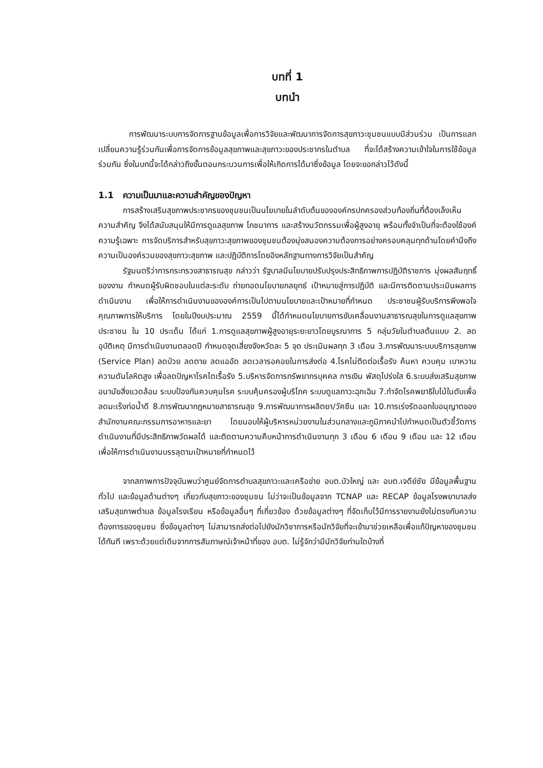บทที่ 1
บทนำ
การพัฒนาระบบการจัดการฐานข้อมูลเพื่อการวิจัยและพัฒนาการจัดการสุขภาวะชุมชนแบบมีส่วนร่วม เป็นการแลกเปลี่ยนความรู้ร่วมกันเพื่อการจัดการข้อมูลสุขภาพและสุขภาวะของประชากรในตำบล ที่จะได้สร้างความเข้าใจในการใช้ข้อมูลร่วมกัน ซึ่งในบทนี้จะได้กล่าวถึงขั้นตอนกระบวนการเพื่อให้เกิดการได้มาซึ่งข้อมูล โดยจะขอกล่าวไว้ดังนี้
1.1 ความเป็นมาและความสำคัญของปัญหา
การสร้างเสริมสุขภาพประชากรของชุมชนเป็นนโยบายในลำดับต้นขององค์กรปกครองส่วนท้องถิ่นที่ต้องเล็งเห็นความสำคัญ จึงได้สนับสนุนให้มีการดูแลสุขภาพ โภชนาการ และสร้างนวัตกรรมเพื่อผู้สูงอายุ พร้อมทั้งจำเป็นที่จะต้องใช้องค์ความรู้เฉพาะ การจัดบริการสำหรับสุขภาวะสุขภาพของชุมชนต้องมุ่งสนองความต้องการอย่างครอบคลุมทุกด้านโดยคำนึงถึงความเป็นองค์รวมของสุขภาวะสุขภาพ และปฏิบัติการโดยอิงหลักฐานทางการวิจัยเป็นสำคัญ
รัฐมนตรีว่าการกระทรวงสาธารณสุข กล่าวว่า รัฐบาลมีนโยบายปรับปรุงประสิทธิภาพการปฏิบัติราชการ มุ่งผลสัมฤทธิ์ของงาน กำหนดผู้รับผิดชอบในแต่ละระดับ ถ่ายทอดนโยบายกลยุทธ์ เป้าหมายสู่การปฏิบัติ และมีการติดตามประเมินผลการดำเนินงาน เพื่อให้การดำเนินงานขององค์การเป็นไปตามนโยบายและเป้าหมายที่กำหนด ประชาชนผู้รับบริการพึงพอใจคุณภาพการให้บริการ โดยในปีงบประมาณ 2559 นี้ได้กำหนดนโยบายการขับเคลื่อนงานสาธารณสุขในการดูแลสุขภาพประชาชน ใน 10 ประเด็น ได้แก่ 1.การดูแลสุขภาพผู้สูงอายุระยะยาวโดยบูรณาการ 5 กลุ่มวัยในตำบลต้นแบบ 2. ลดอุบัติเหตุ มีการดำเนินงานตลอดปี กำหนดจุดเสี่ยงจังหวัดละ 5 จุด ประเมินผลทุก 3 เดือน 3.การพัฒนาระบบบริการสุขภาพ (Service Plan) ลดป่วย ลดตาย ลดแออัด ลดเวลารอคอยในการส่งต่อ 4.โรคไม่ติดต่อเรื้อรัง ค้นหา ควบคุม เบาหวาน ความดันโลหิตสูง เพื่อลดปัญหาโรคไตเรื้อรัง 5.บริหารจัดการทรัพยากรบุคคล การเงิน พัสดุโปร่งใส 6.ระบบส่งเสริมสุขภาพ อนามัยสิ่งแวดล้อม ระบบป้องกันควบคุมโรค ระบบคุ้มครองผู้บริโภค ระบบดูแลภาวะฉุกเฉิน 7.กำจัดโรคพยาธิใบไม้ในตับเพื่อลดมะเร็งท่อน้ำดี 8.การพัฒนากฎหมายสาธารณสุข 9.การพัฒนาการผลิตยา/วัคซีน และ 10.การเร่งรัดออกใบอนุญาตของสำนักงานคณะกรรมการอาหารและยา โดยมอบให้ผู้บริหารหน่วยงานในส่วนกลางและภูมิภาคนำไปกำหนดเป็นตัวชี้วัดการดำเนินงานที่มีประสิทธิภาพวัดผลได้ และติดตามความคืบหน้าการดำเนินงานทุก 3 เดือน 6 เดือน 9 เดือน และ 12 เดือน เพื่อให้การดำเนินงานบรรลุตามเป้าหมายที่กำหนดไว้
จากสภาพการปัจจุบันพบว่าศูนย์จัดการตำบลสุขภาวะและเครือข่าย อบต.บัวใหญ่ และ อบต.เจดีย์ชัย มีข้อมูลพื้นฐานทั่วไป และข้อมูลด้านต่างๆ เกี่ยวกับสุขภาวะของชุมชน ไม่ว่าจะเป็นข้อมูลจาก TCNAP และ RECAP ข้อมูลโรงพยาบาลส่งเสริมสุขภาพตำบล ข้อมูลโรงเรียน หรือข้อมูลอื่นๆ ที่เกี่ยวข้อง ด้วยข้อมูลต่างๆ ที่จัดเก็บไว้มีการรายงานยังไม่ตรงกับความต้องการของชุมชน ซึ่งข้อมูลต่างๆ ไม่สามารถส่งต่อไปยังนักวิชาการหรือนักวิจัยที่จะเข้ามาช่วยเหลือเพื่อแก้ปัญหาของชุมชนได้ทันที เพราะด้วยแต่เดิมจากการสัมภาษณ์เจ้าหน้าที่ของ อบต. ไม่รู้จักว่ามีนักวิจัยท่านใดบ้างที่